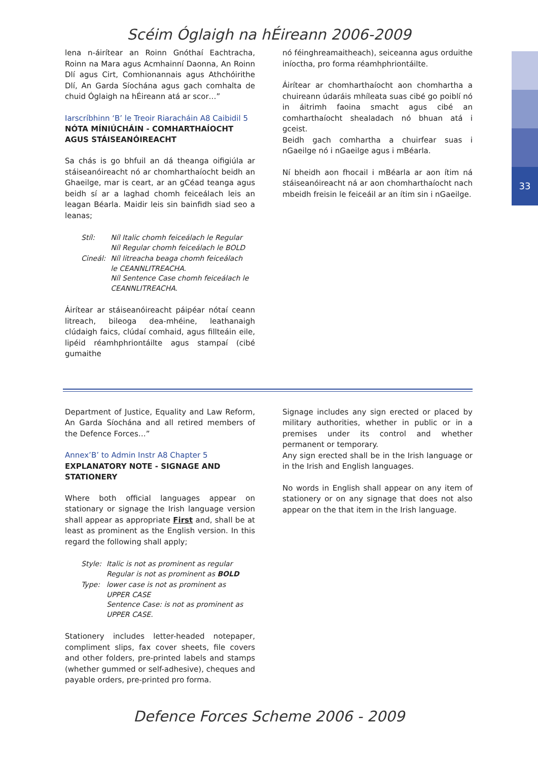33
Scéim Óglaigh na hÉireann 2006-2009
lena n-áirítear an Roinn Gnóthaí Eachtracha, Roinn na Mara agus Acmhainní Daonna, An Roinn Dlí agus Cirt, Comhionannais agus Athchóirithe Dlí, An Garda Síochána agus gach comhalta de chuid Óglaigh na hÉireann atá ar scor…”
Iarscríbhinn ‘B’ le Treoir Riaracháin A8 Caibidil 5
NÓTA MÍNIÚCHÁIN - COMHARTHAÍOCHT AGUS STÁISEANÓIREACHT
Sa chás is go bhfuil an dá theanga oifigiúla ar stáiseanóireacht nó ar chomharthaíocht beidh an Ghaeilge, mar is ceart, ar an gCéad teanga agus beidh sí ar a laghad chomh feiceálach leis an leagan Béarla. Maidir leis sin bainfidh siad seo a leanas;
| Stíl: | Níl Italic chomh feiceálach le Regular Níl Regular chomh feiceálach le BOLD |
| Cineál: | Níl litreacha beaga chomh feiceálach le CEANNLITREACHA. Níl Sentence Case chomh feiceálach le CEANNLITREACHA. |
Áirítear ar stáiseanóireacht páipéar nótaí ceann litreach, bileoga dea-mhéine, leathanaigh clúdaigh faics, clúdaí comhaid, agus fillteáin eile, lipéid réamhphriontáilte agus stampaí (cibé gumaithe
nó féinghreamaitheach), seiceanna agus orduithe iníoctha, pro forma réamhphriontáilte.
Áirítear ar chomharthaíocht aon chomhartha a chuireann údaráis mhíleata suas cibé go poiblí nó in áitrimh faoina smacht agus cibé an comharthaíocht shealadach nó bhuan atá i gceist.
Beidh gach comhartha a chuirfear suas i nGaeilge nó i nGaeilge agus i mBéarla.
Ní bheidh aon fhocail i mBéarla ar aon ítim ná stáiseanóireacht ná ar aon chomharthaíocht nach mbeidh freisin le feiceáil ar an ítim sin i nGaeilge.
Department of Justice, Equality and Law Reform, An Garda Síochána and all retired members of the Defence Forces…”
Annex’B’ to Admin Instr A8 Chapter 5
EXPLANATORY NOTE - SIGNAGE AND STATIONERY
Where both official languages appear on stationary or signage the Irish language version shall appear as appropriate First and, shall be at least as prominent as the English version. In this regard the following shall apply;
| Style: | Italic is not as prominent as regular Regular is not as prominent as BOLD |
| Type: | lower case is not as prominent as UPPER CASE Sentence Case: is not as prominent as UPPER CASE. |
Stationery includes letter-headed notepaper, compliment slips, fax cover sheets, file covers and other folders, pre-printed labels and stamps (whether gummed or self-adhesive), cheques and payable orders, pre-printed pro forma.
Signage includes any sign erected or placed by military authorities, whether in public or in a premises under its control and whether permanent or temporary.
Any sign erected shall be in the Irish language or in the Irish and English languages.
No words in English shall appear on any item of stationery or on any signage that does not also appear on the that item in the Irish language.
Defence Forces Scheme 2006 - 2009